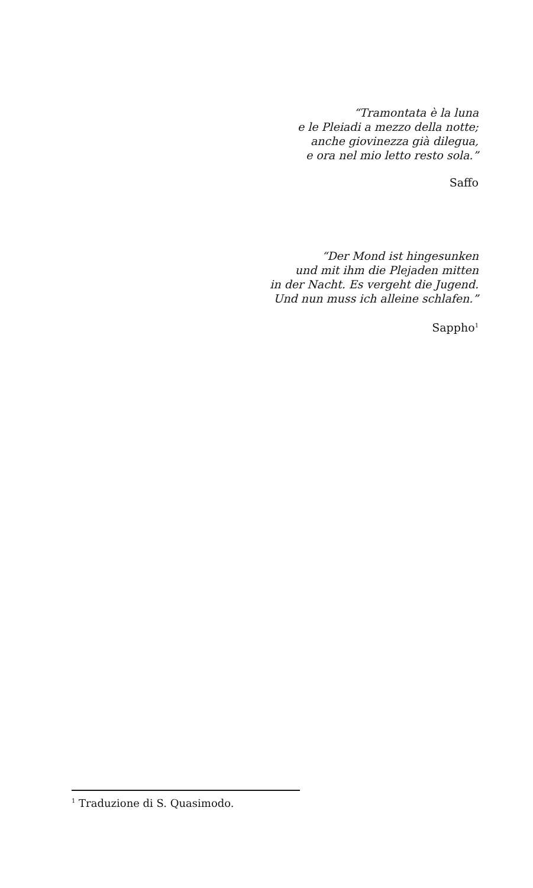“Tramontata è la luna
e le Pleiadi a mezzo della notte;
anche giovinezza già dilegua,
e ora nel mio letto resto sola.”
Saffo
“Der Mond ist hingesunken
und mit ihm die Plejaden mitten
in der Nacht. Es vergeht die Jugend.
Und nun muss ich alleine schlafen.”
Sappho<sup>1</sup>
<sup>1</sup> Traduzione di S. Quasimodo.